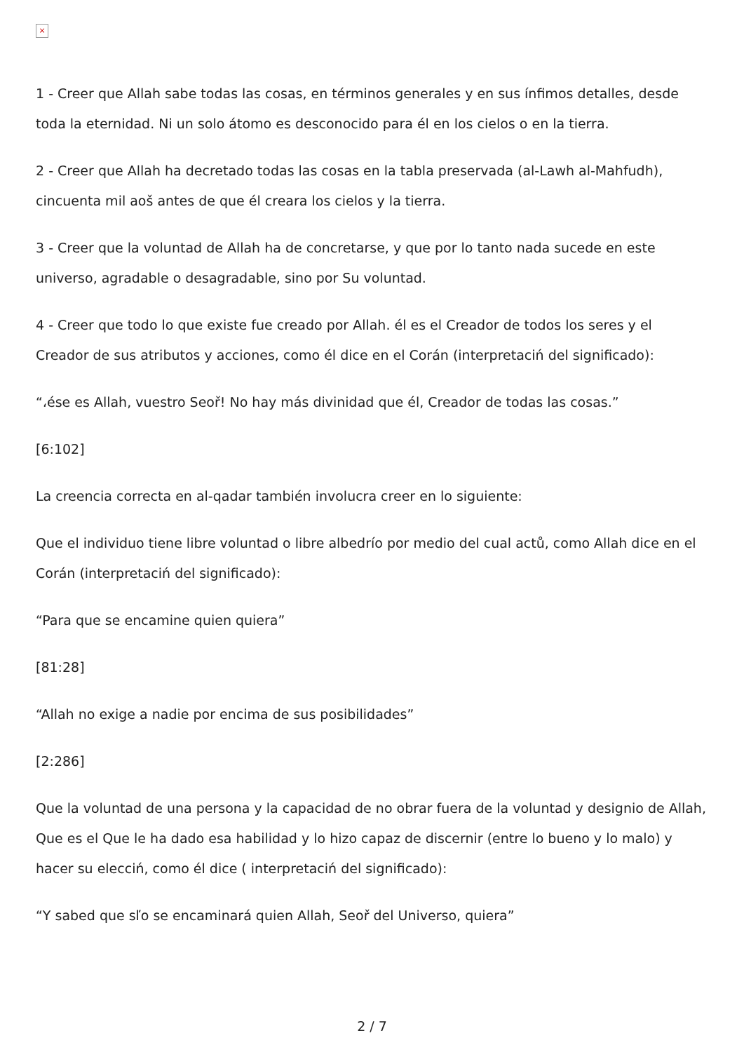×
1 - Creer que Allah sabe todas las cosas, en términos generales y en sus ínfimos detalles, desde toda la eternidad. Ni un solo átomo es desconocido para él en los cielos o en la tierra.
2 - Creer que Allah ha decretado todas las cosas en la tabla preservada (al-Lawh al-Mahfudh), cincuenta mil aoš antes de que él creara los cielos y la tierra.
3 - Creer que la voluntad de Allah ha de concretarse, y que por lo tanto nada sucede en este universo, agradable o desagradable, sino por Su voluntad.
4 - Creer que todo lo que existe fue creado por Allah. él es el Creador de todos los seres y el Creador de sus atributos y acciones, como él dice en el Corán (interpretaciń del significado):
“،ése es Allah, vuestro Seoř! No hay más divinidad que él, Creador de todas las cosas.”
[6:102]
La creencia correcta en al-qadar también involucra creer en lo siguiente:
Que el individuo tiene libre voluntad o libre albedrío por medio del cual actů, como Allah dice en el Corán (interpretaciń del significado):
“Para que se encamine quien quiera”
[81:28]
“Allah no exige a nadie por encima de sus posibilidades”
[2:286]
Que la voluntad de una persona y la capacidad de no obrar fuera de la voluntad y designio de Allah, Que es el Que le ha dado esa habilidad y lo hizo capaz de discernir (entre lo bueno y lo malo) y hacer su elecciń, como él dice ( interpretaciń del significado):
“Y sabed que sľo se encaminará quien Allah, Seoř del Universo, quiera”
2 / 7